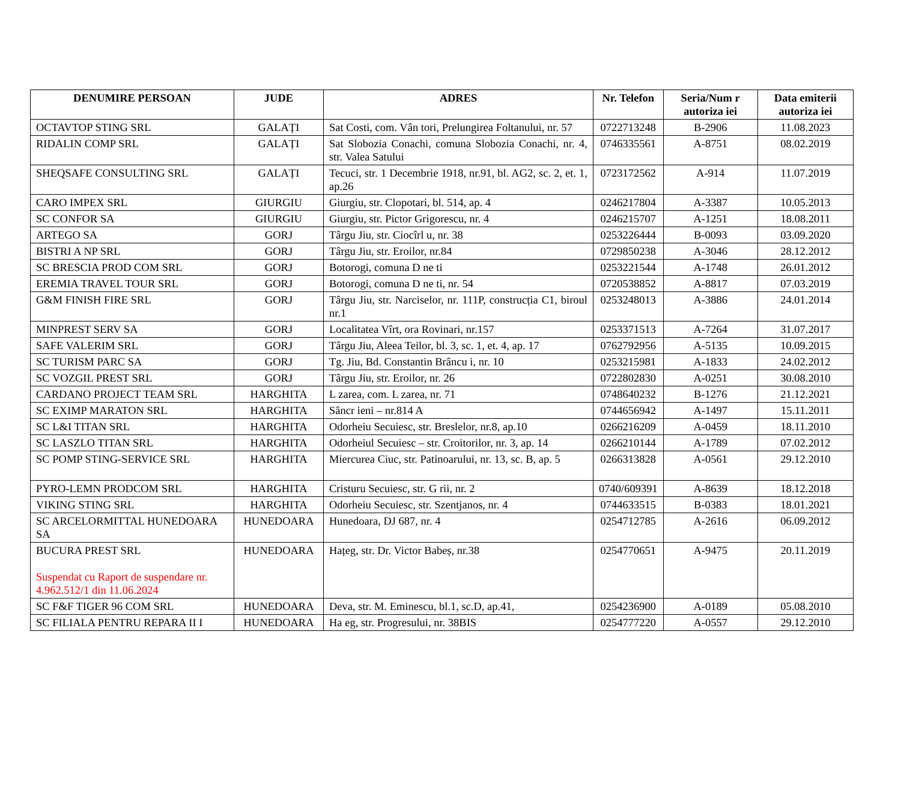| DENUMIRE PERSOAN | JUDE | ADRES | Nr. Telefon | Seria/Num r autoriza iei | Data emiterii autoriza iei |
| --- | --- | --- | --- | --- | --- |
| OCTAVTOP STING SRL | GALAȚI | Sat Costi, com. Vân tori, Prelungirea Foltanului, nr. 57 | 0722713248 | B-2906 | 11.08.2023 |
| RIDALIN COMP SRL | GALAȚI | Sat Slobozia Conachi, comuna Slobozia Conachi, nr. 4, str. Valea Satului | 0746335561 | A-8751 | 08.02.2019 |
| SHEQSAFE CONSULTING SRL | GALAȚI | Tecuci, str. 1 Decembrie 1918, nr.91, bl. AG2, sc. 2, et. 1, ap.26 | 0723172562 | A-914 | 11.07.2019 |
| CARO IMPEX SRL | GIURGIU | Giurgiu, str. Clopotari, bl. 514, ap. 4 | 0246217804 | A-3387 | 10.05.2013 |
| SC CONFOR SA | GIURGIU | Giurgiu, str. Pictor Grigorescu, nr. 4 | 0246215707 | A-1251 | 18.08.2011 |
| ARTEGO SA | GORJ | Târgu Jiu, str. Ciocîrl u, nr. 38 | 0253226444 | B-0093 | 03.09.2020 |
| BISTRI A NP SRL | GORJ | Târgu Jiu, str. Eroilor, nr.84 | 0729850238 | A-3046 | 28.12.2012 |
| SC BRESCIA PROD COM SRL | GORJ | Botorogi, comuna D ne ti | 0253221544 | A-1748 | 26.01.2012 |
| EREMIA TRAVEL TOUR SRL | GORJ | Botorogi, comuna D ne ti, nr. 54 | 0720538852 | A-8817 | 07.03.2019 |
| G&M FINISH FIRE SRL | GORJ | Târgu Jiu, str. Narciselor, nr. 111P, construcția C1, biroul nr.1 | 0253248013 | A-3886 | 24.01.2014 |
| MINPREST SERV SA | GORJ | Localitatea Vîrt, ora Rovinari, nr.157 | 0253371513 | A-7264 | 31.07.2017 |
| SAFE VALERIM SRL | GORJ | Târgu Jiu, Aleea Teilor, bl. 3, sc. 1, et. 4, ap. 17 | 0762792956 | A-5135 | 10.09.2015 |
| SC TURISM PARC SA | GORJ | Tg. Jiu, Bd. Constantin Brâncu i, nr. 10 | 0253215981 | A-1833 | 24.02.2012 |
| SC VOZGIL PREST SRL | GORJ | Târgu Jiu, str. Eroilor, nr. 26 | 0722802830 | A-0251 | 30.08.2010 |
| CARDANO PROJECT TEAM SRL | HARGHITA | L zarea, com. L zarea, nr. 71 | 0748640232 | B-1276 | 21.12.2021 |
| SC EXIMP MARATON SRL | HARGHITA | Sâncr ieni – nr.814 A | 0744656942 | A-1497 | 15.11.2011 |
| SC L&I TITAN SRL | HARGHITA | Odorheiu Secuiesc, str. Breslelor, nr.8, ap.10 | 0266216209 | A-0459 | 18.11.2010 |
| SC LASZLO TITAN SRL | HARGHITA | Odorheiul Secuiesc – str. Croitorilor, nr. 3, ap. 14 | 0266210144 | A-1789 | 07.02.2012 |
| SC POMP STING-SERVICE SRL | HARGHITA | Miercurea Ciuc, str. Patinoarului, nr. 13, sc. B, ap. 5 | 0266313828 | A-0561 | 29.12.2010 |
| PYRO-LEMN PRODCOM SRL | HARGHITA | Cristuru Secuiesc, str. G rii, nr. 2 | 0740/609391 | A-8639 | 18.12.2018 |
| VIKING STING SRL | HARGHITA | Odorheiu Secuiesc, str. Szentjanos, nr. 4 | 0744633515 | B-0383 | 18.01.2021 |
| SC ARCELORMITTAL HUNEDOARA SA | HUNEDOARA | Hunedoara, DJ 687, nr. 4 | 0254712785 | A-2616 | 06.09.2012 |
| BUCURA PREST SRL Suspendat cu Raport de suspendare nr. 4.962.512/1 din 11.06.2024 | HUNEDOARA | Hațeg, str. Dr. Victor Babeș, nr.38 | 0254770651 | A-9475 | 20.11.2019 |
| SC F&F TIGER 96 COM SRL | HUNEDOARA | Deva, str. M. Eminescu, bl.1, sc.D, ap.41, | 0254236900 | A-0189 | 05.08.2010 |
| SC FILIALA PENTRU REPARA II I | HUNEDOARA | Ha eg, str. Progresului, nr. 38BIS | 0254777220 | A-0557 | 29.12.2010 |